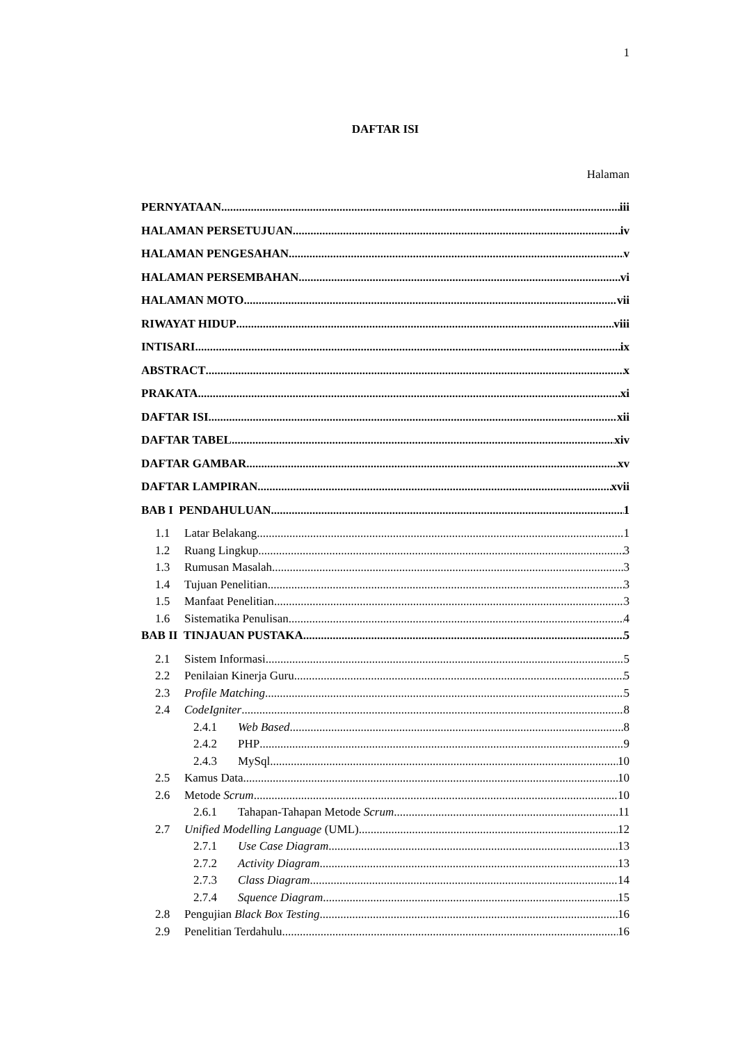1
DAFTAR ISI
Halaman
PERNYATAAN iii
HALAMAN PERSETUJUAN iv
HALAMAN PENGESAHAN v
HALAMAN PERSEMBAHAN vi
HALAMAN MOTO vii
RIWAYAT HIDUP viii
INTISARI ix
ABSTRACT x
PRAKATA xi
DAFTAR ISI xii
DAFTAR TABEL xiv
DAFTAR GAMBAR xv
DAFTAR LAMPIRAN xvii
BAB I PENDAHULUAN 1
1.1 Latar Belakang 1
1.2 Ruang Lingkup 3
1.3 Rumusan Masalah 3
1.4 Tujuan Penelitian 3
1.5 Manfaat Penelitian 3
1.6 Sistematika Penulisan 4
BAB II TINJAUAN PUSTAKA 5
2.1 Sistem Informasi 5
2.2 Penilaian Kinerja Guru 5
2.3 Profile Matching 5
2.4 CodeIgniter 8
2.4.1 Web Based 8
2.4.2 PHP 9
2.4.3 MySql 10
2.5 Kamus Data 10
2.6 Metode Scrum 10
2.6.1 Tahapan-Tahapan Metode Scrum 11
2.7 Unified Modelling Language (UML) 12
2.7.1 Use Case Diagram 13
2.7.2 Activity Diagram 13
2.7.3 Class Diagram 14
2.7.4 Squence Diagram 15
2.8 Pengujian Black Box Testing 16
2.9 Penelitian Terdahulu 16